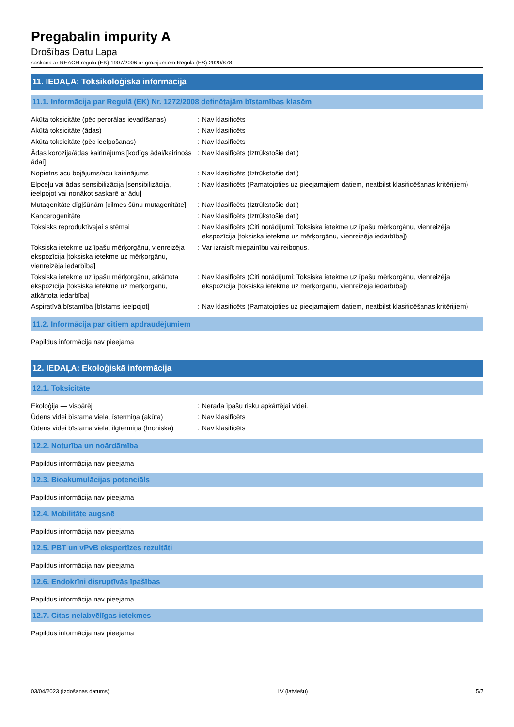Pregabalin impurity A
Drošības Datu Lapa
saskaņā ar REACH regulu (EK) 1907/2006 ar grozījumiem Regulā (ES) 2020/878
11. IEDAĻA: Toksikoloģiskā informācija
11.1. Informācija par Regulā (EK) Nr. 1272/2008 definētajām bīstamības klasēm
| Akūta toksicitāte (pēc perorālas ievadīšanas) | : | Nav klasificēts |
| Akūtā toksicitāte (ādas) | : | Nav klasificēts |
| Akūta toksicitāte (pēc ieelpošanas) | : | Nav klasificēts |
| Ādas korozija/ādas kairinājums [kodīgs ādai/kairinošs ādai] | : | Nav klasificēts (Iztrūkstošie dati) |
| Nopietns acu bojājums/acu kairinājums | : | Nav klasificēts (Iztrūkstošie dati) |
| Elpceļu vai ādas sensibilizācija [sensibilizācija, ieelpojot vai nonākot saskarē ar ādu] | : | Nav klasificēts (Pamatojoties uz pieejamajiem datiem, neatbilst klasificēšanas kritērijiem) |
| Mutagenitāte dīgļšūnām [cilmes šūnu mutagenitāte] | : | Nav klasificēts (Iztrūkstošie dati) |
| Kancerogenitāte | : | Nav klasificēts (Iztrūkstošie dati) |
| Toksisks reproduktīvajai sistēmai | : | Nav klasificēts (Citi norādījumi: Toksiska ietekme uz īpašu mērķorgānu, vienreizēja ekspozīcija [toksiska ietekme uz mērķorgānu, vienreizēja iedarbība]) |
| Toksiska ietekme uz īpašu mērķorgānu, vienreizēja ekspozīcija [toksiska ietekme uz mērķorgānu, vienreizēja iedarbība] | : | Var izraisīt miegainību vai reiboņus. |
| Toksiska ietekme uz īpašu mērķorgānu, atkārtota ekspozīcija [toksiska ietekme uz mērķorgānu, atkārtota iedarbība] | : | Nav klasificēts (Citi norādījumi: Toksiska ietekme uz īpašu mērķorgānu, vienreizēja ekspozīcija [toksiska ietekme uz mērķorgānu, vienreizēja iedarbība]) |
| Aspiratīvā bīstamība [bīstams ieelpojot] | : | Nav klasificēts (Pamatojoties uz pieejamajiem datiem, neatbilst klasificēšanas kritērijiem) |
11.2. Informācija par citiem apdraudējumiem
Papildus informācija nav pieejama
12. IEDAĻA: Ekoloģiskā informācija
12.1. Toksicitāte
| Ekoloģija — vispārēji | : | Nerada īpašu risku apkārtējai videi. |
| Ūdens videi bīstama viela, īstermiņa (akūta) | : | Nav klasificēts |
| Ūdens videi bīstama viela, ilgtermiņa (hroniska) | : | Nav klasificēts |
12.2. Noturība un noārdāmība
Papildus informācija nav pieejama
12.3. Bioakumulācijas potenciāls
Papildus informācija nav pieejama
12.4. Mobilitāte augsnē
Papildus informācija nav pieejama
12.5. PBT un vPvB ekspertīzes rezultāti
Papildus informācija nav pieejama
12.6. Endokrīni disruptīvās īpašības
Papildus informācija nav pieejama
12.7. Citas nelabvēlīgas ietekmes
Papildus informācija nav pieejama
03/04/2023 (Izdošanas datums) LV (latviešu) 5/7